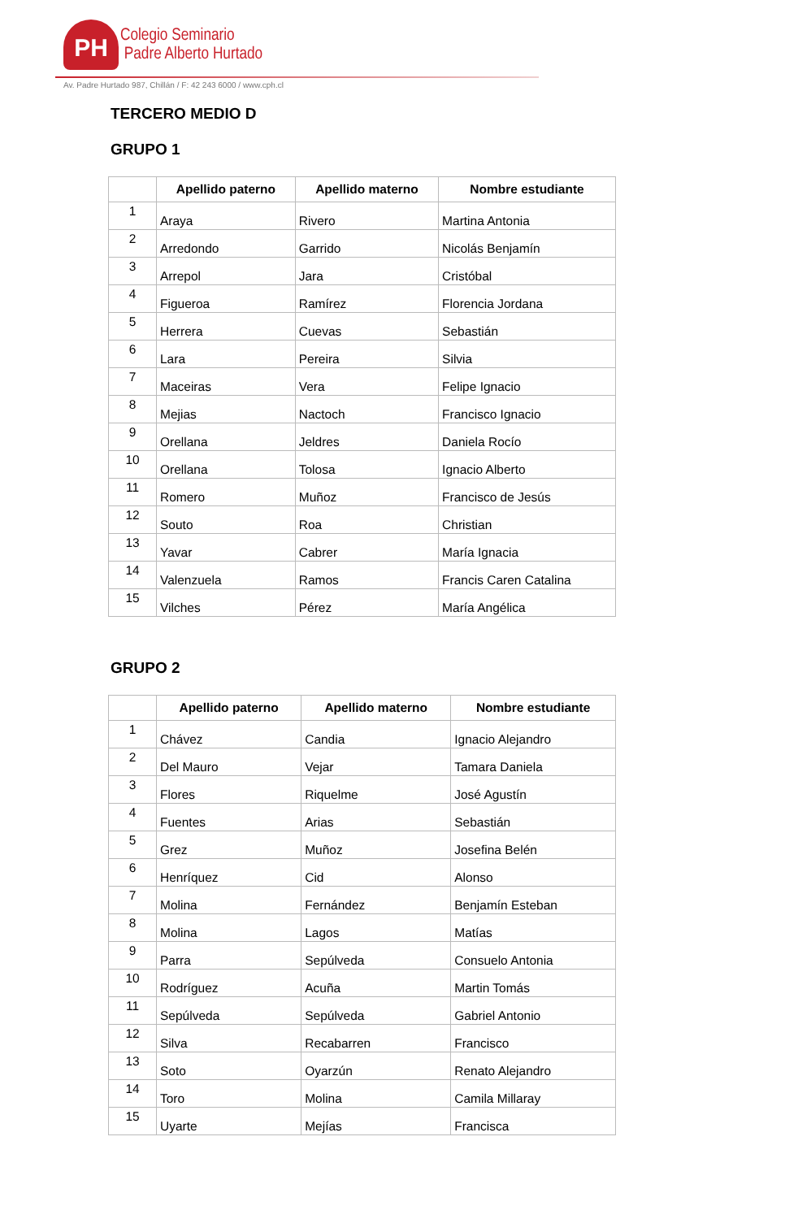PH
Colegio Seminario
Padre Alberto Hurtado
Av. Padre Hurtado 987, Chillán / F: 42 243 6000 / www.cph.cl
TERCERO MEDIO D
GRUPO 1
| | Apellido paterno | Apellido materno | Nombre estudiante |
| --- | --- | --- | --- |
| 1 | Araya | Rivero | Martina Antonia |
| 2 | Arredondo | Garrido | Nicolás Benjamín |
| 3 | Arrepol | Jara | Cristóbal |
| 4 | Figueroa | Ramírez | Florencia Jordana |
| 5 | Herrera | Cuevas | Sebastián |
| 6 | Lara | Pereira | Silvia |
| 7 | Maceiras | Vera | Felipe Ignacio |
| 8 | Mejias | Nactoch | Francisco Ignacio |
| 9 | Orellana | Jeldres | Daniela Rocío |
| 10 | Orellana | Tolosa | Ignacio Alberto |
| 11 | Romero | Muñoz | Francisco de Jesús |
| 12 | Souto | Roa | Christian |
| 13 | Yavar | Cabrer | María Ignacia |
| 14 | Valenzuela | Ramos | Francis Caren Catalina |
| 15 | Vilches | Pérez | María Angélica |
GRUPO 2
| | Apellido paterno | Apellido materno | Nombre estudiante |
| --- | --- | --- | --- |
| 1 | Chávez | Candia | Ignacio Alejandro |
| 2 | Del Mauro | Vejar | Tamara Daniela |
| 3 | Flores | Riquelme | José Agustín |
| 4 | Fuentes | Arias | Sebastián |
| 5 | Grez | Muñoz | Josefina Belén |
| 6 | Henríquez | Cid | Alonso |
| 7 | Molina | Fernández | Benjamín Esteban |
| 8 | Molina | Lagos | Matías |
| 9 | Parra | Sepúlveda | Consuelo Antonia |
| 10 | Rodríguez | Acuña | Martin Tomás |
| 11 | Sepúlveda | Sepúlveda | Gabriel Antonio |
| 12 | Silva | Recabarren | Francisco |
| 13 | Soto | Oyarzún | Renato Alejandro |
| 14 | Toro | Molina | Camila Millaray |
| 15 | Uyarte | Mejías | Francisca |